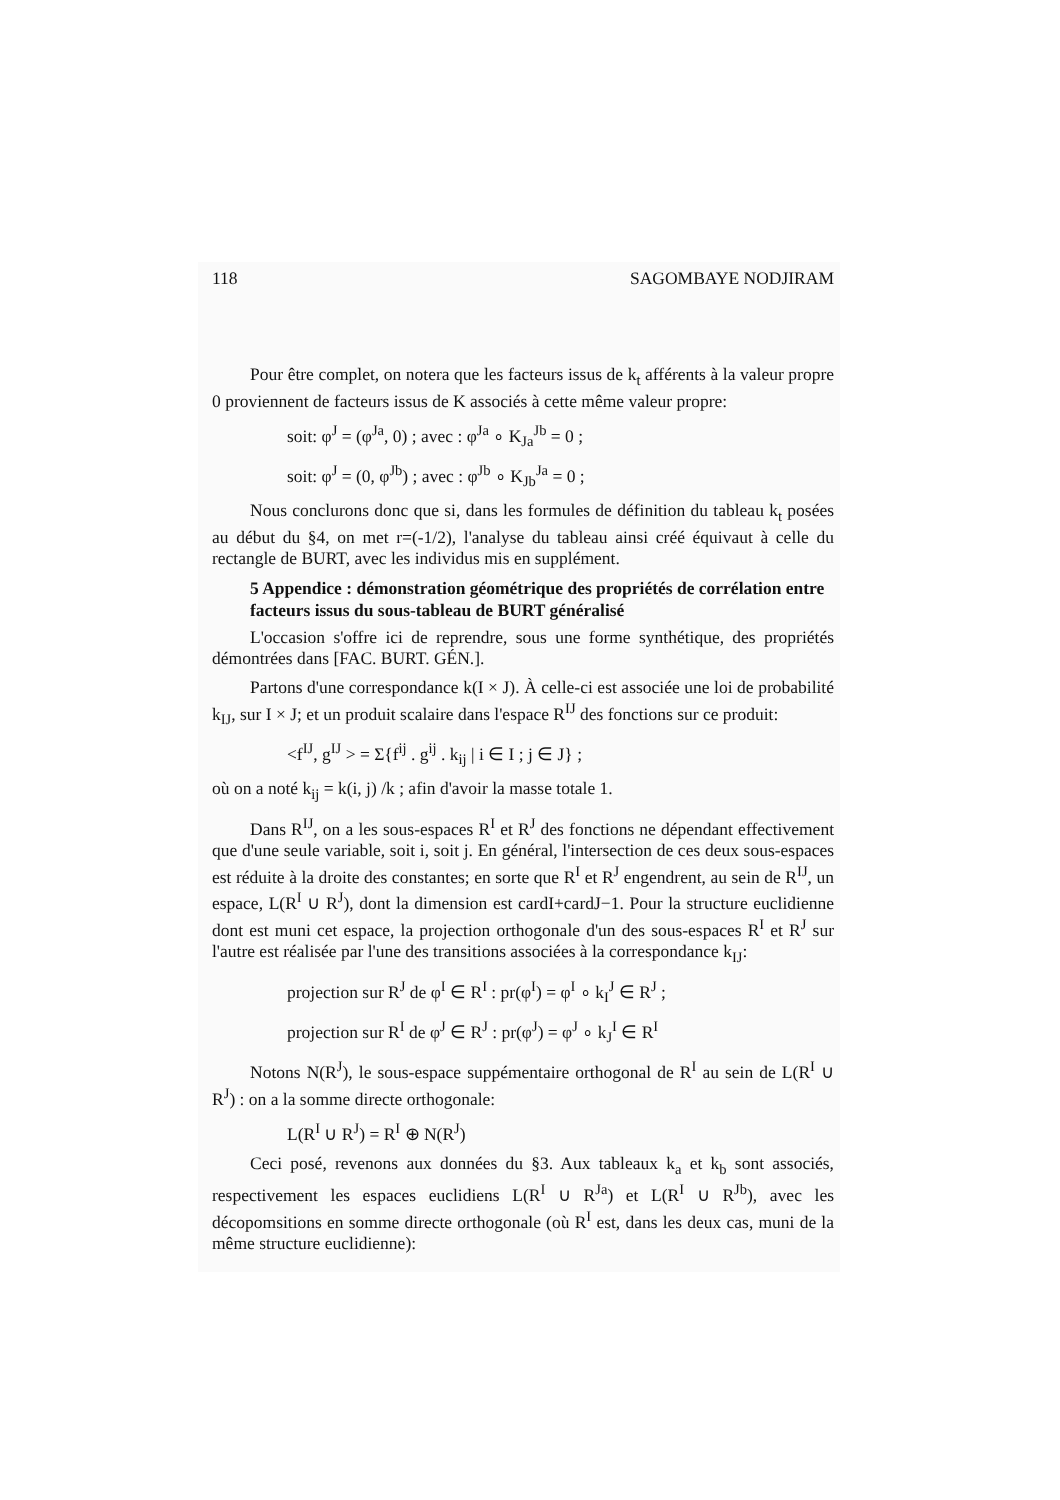118 SAGOMBAYE NODJIRAM
Pour être complet, on notera que les facteurs issus de k<sub>t</sub> afférents à la valeur propre 0 proviennent de facteurs issus de K associés à cette même valeur propre:
soit: φ<sup>J</sup> = (φ<sup>Ja</sup>, 0) ; avec : φ<sup>Ja</sup> ∘ K<sub>Ja</sub><sup>Jb</sup> = 0 ;
soit: φ<sup>J</sup> = (0, φ<sup>Jb</sup>) ; avec : φ<sup>Jb</sup> ∘ K<sub>Jb</sub><sup>Ja</sup> = 0 ;
Nous conclurons donc que si, dans les formules de définition du tableau k<sub>t</sub> posées au début du §4, on met r=(-1/2), l'analyse du tableau ainsi créé équivaut à celle du rectangle de BURT, avec les individus mis en supplément.
5 Appendice : démonstration géométrique des propriétés de corrélation entre facteurs issus du sous-tableau de BURT généralisé
L'occasion s'offre ici de reprendre, sous une forme synthétique, des propriétés démontrées dans [FAC. BURT. GÉN.].
Partons d'une correspondance k(I × J). À celle-ci est associée une loi de probabilité k<sub>IJ</sub>, sur I × J; et un produit scalaire dans l'espace R<sup>IJ</sup> des fonctions sur ce produit:
<f<sup>IJ</sup>, g<sup>IJ</sup> > = Σ{f<sup>ij</sup> . g<sup>ij</sup> . k<sub>ij</sub> | i ∈ I ; j ∈ J} ;
où on a noté k<sub>ij</sub> = k(i, j) /k ; afin d'avoir la masse totale 1.
Dans R<sup>IJ</sup>, on a les sous-espaces R<sup>I</sup> et R<sup>J</sup> des fonctions ne dépendant effectivement que d'une seule variable, soit i, soit j. En général, l'intersection de ces deux sous-espaces est réduite à la droite des constantes; en sorte que R<sup>I</sup> et R<sup>J</sup> engendrent, au sein de R<sup>IJ</sup>, un espace, L(R<sup>I</sup> ∪ R<sup>J</sup>), dont la dimension est cardI+cardJ−1. Pour la structure euclidienne dont est muni cet espace, la projection orthogonale d'un des sous-espaces R<sup>I</sup> et R<sup>J</sup> sur l'autre est réalisée par l'une des transitions associées à la correspondance k<sub>IJ</sub>:
projection sur R<sup>J</sup> de φ<sup>I</sup> ∈ R<sup>I</sup> : pr(φ<sup>I</sup>) = φ<sup>I</sup> ∘ k<sub>I</sub><sup>J</sup> ∈ R<sup>J</sup> ;
projection sur R<sup>I</sup> de φ<sup>J</sup> ∈ R<sup>J</sup> : pr(φ<sup>J</sup>) = φ<sup>J</sup> ∘ k<sub>J</sub><sup>I</sup> ∈ R<sup>I</sup>
Notons N(R<sup>J</sup>), le sous-espace suppémentaire orthogonal de R<sup>I</sup> au sein de L(R<sup>I</sup> ∪ R<sup>J</sup>) : on a la somme directe orthogonale:
L(R<sup>I</sup> ∪ R<sup>J</sup>) = R<sup>I</sup> ⊕ N(R<sup>J</sup>)
Ceci posé, revenons aux données du §3. Aux tableaux k<sub>a</sub> et k<sub>b</sub> sont associés, respectivement les espaces euclidiens L(R<sup>I</sup> ∪ R<sup>Ja</sup>) et L(R<sup>I</sup> ∪ R<sup>Jb</sup>), avec les décopomsitions en somme directe orthogonale (où R<sup>I</sup> est, dans les deux cas, muni de la même structure euclidienne):